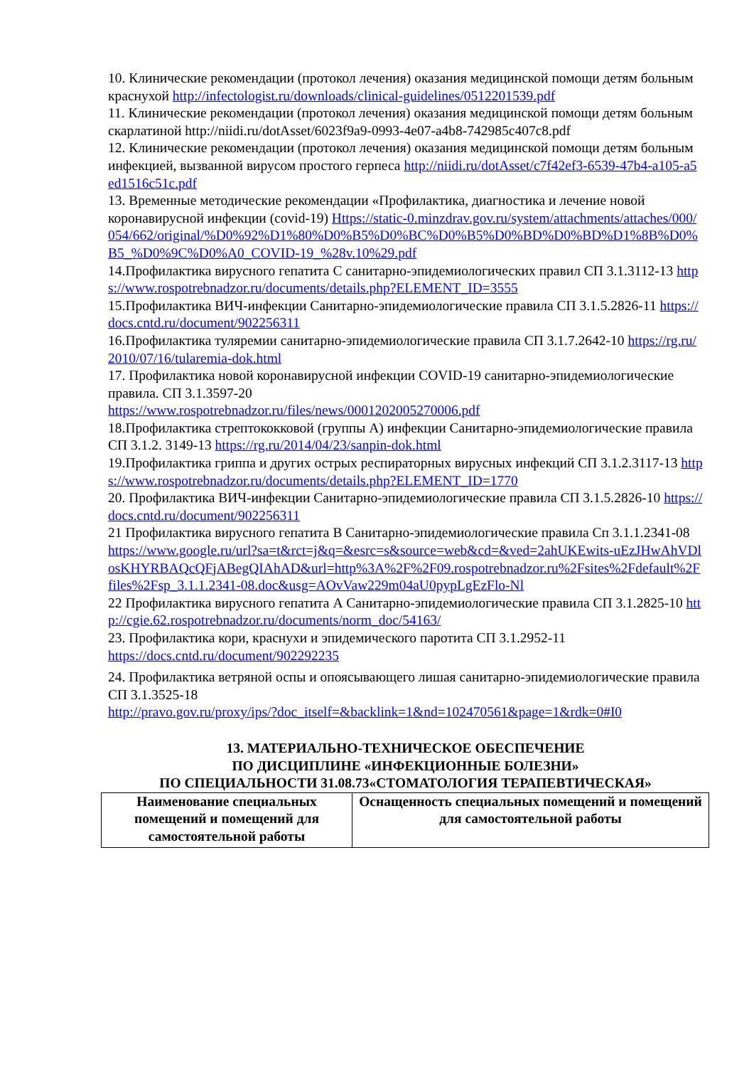10. Клинические рекомендации (протокол лечения) оказания медицинской помощи детям больным краснухой http://infectologist.ru/downloads/clinical-guidelines/0512201539.pdf
11. Клинические рекомендации (протокол лечения) оказания медицинской помощи детям больным скарлатиной http://niidi.ru/dotAsset/6023f9a9-0993-4e07-a4b8-742985c407c8.pdf
12. Клинические рекомендации (протокол лечения) оказания медицинской помощи детям больным инфекцией, вызванной вирусом простого герпеса http://niidi.ru/dotAsset/c7f42ef3-6539-47b4-a105-a5ed1516c51c.pdf
13. Временные методические рекомендации «Профилактика, диагностика и лечение новой коронавирусной инфекции (covid-19) Https://static-0.minzdrav.gov.ru/system/attachments/attaches/000/054/662/original/%D0%92%D1%80%D0%B5%D0%BC%D0%B5%D0%BD%D0%BD%D1%8B%D0%B5_%D0%9C%D0%A0_COVID-19_%28v.10%29.pdf
14.Профилактика вирусного гепатита С санитарно-эпидемиологических правил СП 3.1.3112-13 https://www.rospotrebnadzor.ru/documents/details.php?ELEMENT_ID=3555
15.Профилактика ВИЧ-инфекции Санитарно-эпидемиологические правила СП 3.1.5.2826-11 https://docs.cntd.ru/document/902256311
16.Профилактика туляремии санитарно-эпидемиологические правила СП 3.1.7.2642-10 https://rg.ru/2010/07/16/tularemia-dok.html
17. Профилактика новой коронавирусной инфекции COVID-19 санитарно-эпидемиологические правила. СП 3.1.3597-20
https://www.rospotrebnadzor.ru/files/news/0001202005270006.pdf
18.Профилактика стрептококковой (группы А) инфекции Санитарно-эпидемиологические правила СП 3.1.2. 3149-13 https://rg.ru/2014/04/23/sanpin-dok.html
19.Профилактика гриппа и других острых респираторных вирусных инфекций СП 3.1.2.3117-13 https://www.rospotrebnadzor.ru/documents/details.php?ELEMENT_ID=1770
20. Профилактика ВИЧ-инфекции Санитарно-эпидемиологические правила СП 3.1.5.2826-10 https://docs.cntd.ru/document/902256311
21 Профилактика вирусного гепатита В Санитарно-эпидемиологические правила Сп 3.1.1.2341-08
https://www.google.ru/url?sa=t&rct=j&q=&esrc=s&source=web&cd=&ved=2ahUKEwits-uEzJHwAhVDlosKHYRBAQcQFjABegQIAhAD&url=http%3A%2F%2F09.rospotrebnadzor.ru%2Fsites%2Fdefault%2Ffiles%2Fsp_3.1.1.2341-08.doc&usg=AOvVaw229m04aU0pypLgEzFlo-Nl
22 Профилактика вирусного гепатита А Санитарно-эпидемиологические правила СП 3.1.2825-10 http://cgie.62.rospotrebnadzor.ru/documents/norm_doc/54163/
23. Профилактика кори, краснухи и эпидемического паротита СП 3.1.2952-11
https://docs.cntd.ru/document/902292235
24. Профилактика ветряной оспы и опоясывающего лишая санитарно-эпидемиологические правила СП 3.1.3525-18
http://pravo.gov.ru/proxy/ips/?doc_itself=&backlink=1&nd=102470561&page=1&rdk=0#I0
13. МАТЕРИАЛЬНО-ТЕХНИЧЕСКОЕ ОБЕСПЕЧЕНИЕ
ПО ДИСЦИПЛИНЕ «ИНФЕКЦИОННЫЕ БОЛЕЗНИ»
ПО СПЕЦИАЛЬНОСТИ 31.08.73«СТОМАТОЛОГИЯ ТЕРАПЕВТИЧЕСКАЯ»
| Наименование специальных помещений и помещений для самостоятельной работы | Оснащенность специальных помещений и помещений для самостоятельной работы |
| --- | --- |